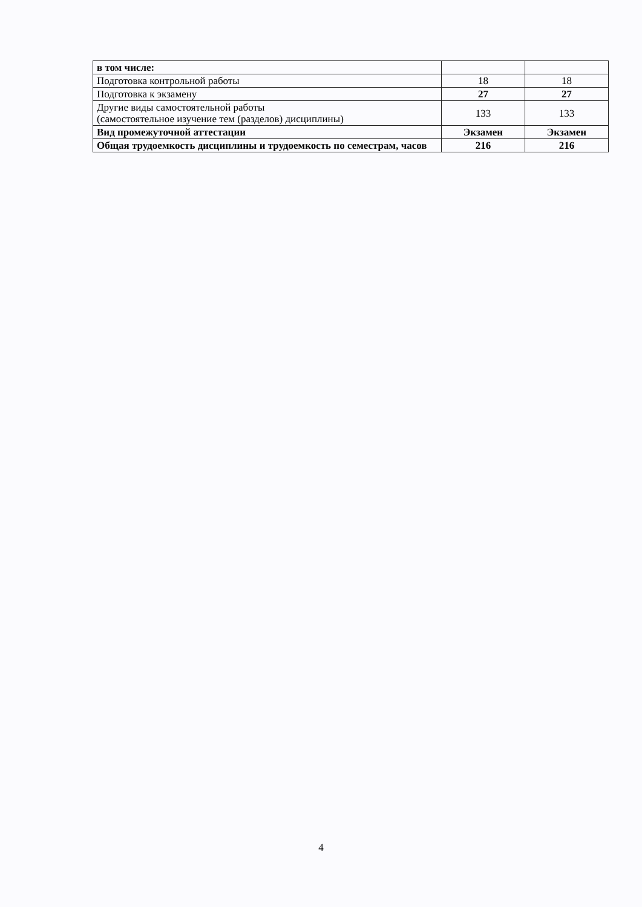| в том числе: | | |
| Подготовка контрольной работы | 18 | 18 |
| Подготовка к экзамену | 27 | 27 |
| Другие виды самостоятельной работы (самостоятельное изучение тем (разделов) дисциплины) | 133 | 133 |
| Вид промежуточной аттестации | Экзамен | Экзамен |
| Общая трудоемкость дисциплины и трудоемкость по семестрам, часов | 216 | 216 |
4